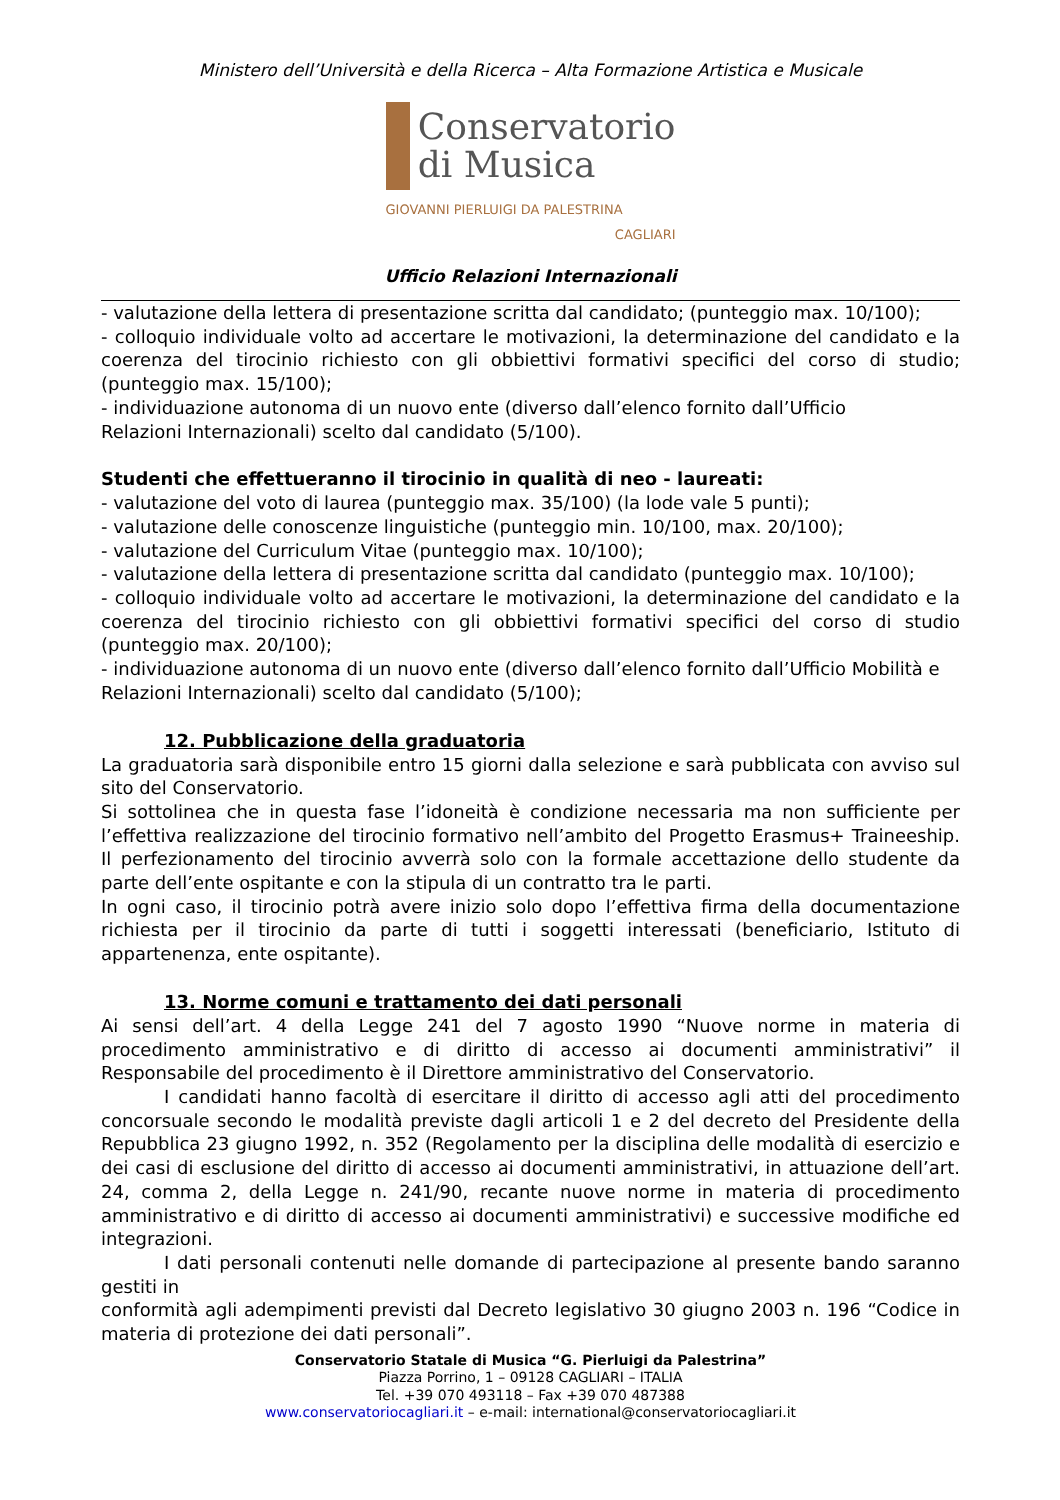Ministero dell’Università e della Ricerca – Alta Formazione Artistica e Musicale
Conservatorio
di Musica
GIOVANNI PIERLUIGI DA PALESTRINA
CAGLIARI
Ufficio Relazioni Internazionali
- valutazione della lettera di presentazione scritta dal candidato; (punteggio max. 10/100);
- colloquio individuale volto ad accertare le motivazioni, la determinazione del candidato e la coerenza del tirocinio richiesto con gli obbiettivi formativi specifici del corso di studio; (punteggio max. 15/100);
- individuazione autonoma di un nuovo ente (diverso dall’elenco fornito dall’Ufficio
Relazioni Internazionali) scelto dal candidato (5/100).
Studenti che effettueranno il tirocinio in qualità di neo - laureati:
- valutazione del voto di laurea (punteggio max. 35/100) (la lode vale 5 punti);
- valutazione delle conoscenze linguistiche (punteggio min. 10/100, max. 20/100);
- valutazione del Curriculum Vitae (punteggio max. 10/100);
- valutazione della lettera di presentazione scritta dal candidato (punteggio max. 10/100);
- colloquio individuale volto ad accertare le motivazioni, la determinazione del candidato e la coerenza del tirocinio richiesto con gli obbiettivi formativi specifici del corso di studio (punteggio max. 20/100);
- individuazione autonoma di un nuovo ente (diverso dall’elenco fornito dall’Ufficio Mobilità e
Relazioni Internazionali) scelto dal candidato (5/100);
12. Pubblicazione della graduatoria
La graduatoria sarà disponibile entro 15 giorni dalla selezione e sarà pubblicata con avviso sul sito del Conservatorio.
Si sottolinea che in questa fase l’idoneità è condizione necessaria ma non sufficiente per l’effettiva realizzazione del tirocinio formativo nell’ambito del Progetto Erasmus+ Traineeship. Il perfezionamento del tirocinio avverrà solo con la formale accettazione dello studente da parte dell’ente ospitante e con la stipula di un contratto tra le parti.
In ogni caso, il tirocinio potrà avere inizio solo dopo l’effettiva firma della documentazione richiesta per il tirocinio da parte di tutti i soggetti interessati (beneficiario, Istituto di appartenenza, ente ospitante).
13. Norme comuni e trattamento dei dati personali
Ai sensi dell’art. 4 della Legge 241 del 7 agosto 1990 “Nuove norme in materia di procedimento amministrativo e di diritto di accesso ai documenti amministrativi” il Responsabile del procedimento è il Direttore amministrativo del Conservatorio.
I candidati hanno facoltà di esercitare il diritto di accesso agli atti del procedimento concorsuale secondo le modalità previste dagli articoli 1 e 2 del decreto del Presidente della Repubblica 23 giugno 1992, n. 352 (Regolamento per la disciplina delle modalità di esercizio e dei casi di esclusione del diritto di accesso ai documenti amministrativi, in attuazione dell’art. 24, comma 2, della Legge n. 241/90, recante nuove norme in materia di procedimento amministrativo e di diritto di accesso ai documenti amministrativi) e successive modifiche ed integrazioni.
I dati personali contenuti nelle domande di partecipazione al presente bando saranno gestiti in
conformità agli adempimenti previsti dal Decreto legislativo 30 giugno 2003 n. 196 “Codice in materia di protezione dei dati personali”.
Conservatorio Statale di Musica “G. Pierluigi da Palestrina”
Piazza Porrino, 1 – 09128 CAGLIARI – ITALIA
Tel. +39 070 493118 – Fax +39 070 487388
www.conservatoriocagliari.it – e-mail: international@conservatoriocagliari.it